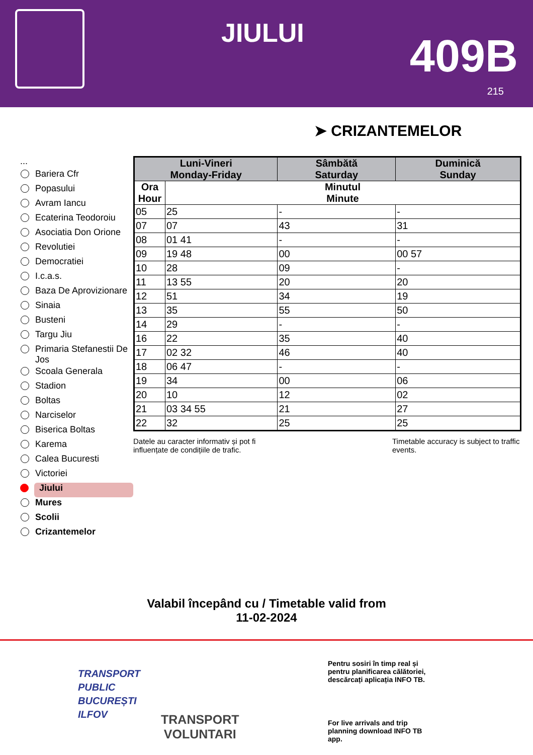JIULUI 409B
215
➤ CRIZANTEMELOR
...
Bariera Cfr
Popasului
Avram Iancu
Ecaterina Teodoroiu
Asociatia Don Orione
Revolutiei
Democratiei
I.c.a.s.
Baza De Aprovizionare
Sinaia
Busteni
Targu Jiu
Primaria Stefanestii De Jos
Scoala Generala
Stadion
Boltas
Narciselor
Biserica Boltas
Karema
Calea Bucuresti
Victoriei
Jiului
Mures
Scolii
Crizantemelor
| Luni-Vineri Monday-Friday | | Sâmbătă Saturday | Duminică Sunday |
| --- | --- | --- | --- |
| Ora Hour | Minutul Minute | | |
| 05 | 25 | - | - |
| 07 | 07 | 43 | 31 |
| 08 | 01 41 | - | - |
| 09 | 19 48 | 00 | 00 57 |
| 10 | 28 | 09 | - |
| 11 | 13 55 | 20 | 20 |
| 12 | 51 | 34 | 19 |
| 13 | 35 | 55 | 50 |
| 14 | 29 | - | - |
| 16 | 22 | 35 | 40 |
| 17 | 02 32 | 46 | 40 |
| 18 | 06 47 | - | - |
| 19 | 34 | 00 | 06 |
| 20 | 10 | 12 | 02 |
| 21 | 03 34 55 | 21 | 27 |
| 22 | 32 | 25 | 25 |
Datele au caracter informativ și pot fi influențate de condițiile de trafic.
Timetable accuracy is subject to traffic events.
Valabil începând cu / Timetable valid from
11-02-2024
TRANSPORT
PUBLIC
BUCUREȘTI
ILFOV
TRANSPORT
VOLUNTARI
Pentru sosiri în timp real și pentru planificarea călătoriei, descărcați aplicația INFO TB.
For live arrivals and trip planning download INFO TB app.